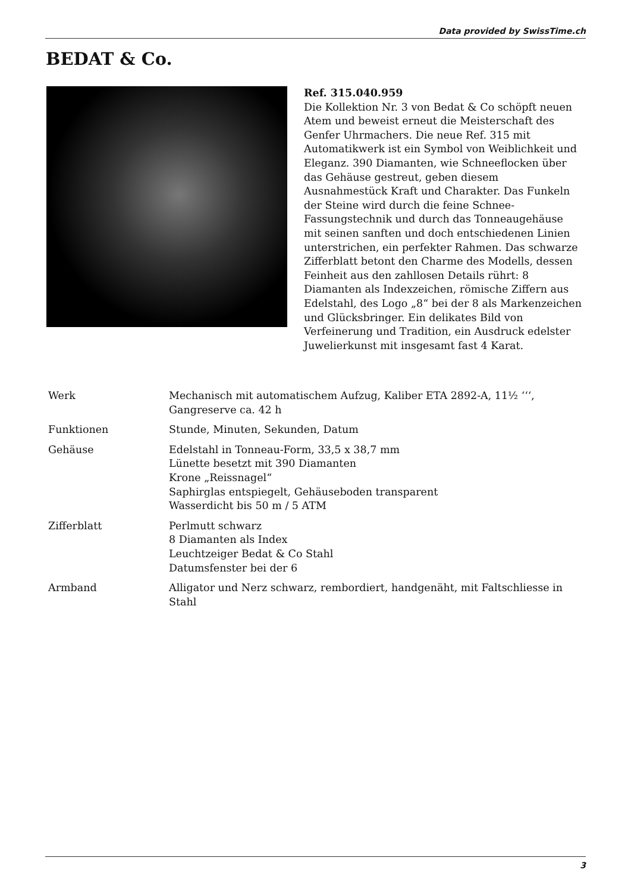Data provided by SwissTime.ch
BEDAT & Co.
Ref. 315.040.959
Die Kollektion Nr. 3 von Bedat & Co schöpft neuen Atem und beweist erneut die Meisterschaft des Genfer Uhrmachers. Die neue Ref. 315 mit Automatikwerk ist ein Symbol von Weiblichkeit und Eleganz. 390 Diamanten, wie Schneeflocken über das Gehäuse gestreut, geben diesem Ausnahmestück Kraft und Charakter. Das Funkeln der Steine wird durch die feine Schnee-Fassungstechnik und durch das Tonneaugehäuse mit seinen sanften und doch entschiedenen Linien unterstrichen, ein perfekter Rahmen. Das schwarze Zifferblatt betont den Charme des Modells, dessen Feinheit aus den zahllosen Details rührt: 8 Diamanten als Indexzeichen, römische Ziffern aus Edelstahl, des Logo „8“ bei der 8 als Markenzeichen und Glücksbringer. Ein delikates Bild von Verfeinerung und Tradition, ein Ausdruck edelster Juwelierkunst mit insgesamt fast 4 Karat.
| Werk | Mechanisch mit automatischem Aufzug, Kaliber ETA 2892-A, 11½ ‘‘‘, Gangreserve ca. 42 h |
| Funktionen | Stunde, Minuten, Sekunden, Datum |
| Gehäuse | Edelstahl in Tonneau-Form, 33,5 x 38,7 mm Lünette besetzt mit 390 Diamanten Krone „Reissnagel“ Saphirglas entspiegelt, Gehäuseboden transparent Wasserdicht bis 50 m / 5 ATM |
| Zifferblatt | Perlmutt schwarz 8 Diamanten als Index Leuchtzeiger Bedat & Co Stahl Datumsfenster bei der 6 |
| Armband | Alligator und Nerz schwarz, rembordiert, handgenäht, mit Faltschliesse in Stahl |
3